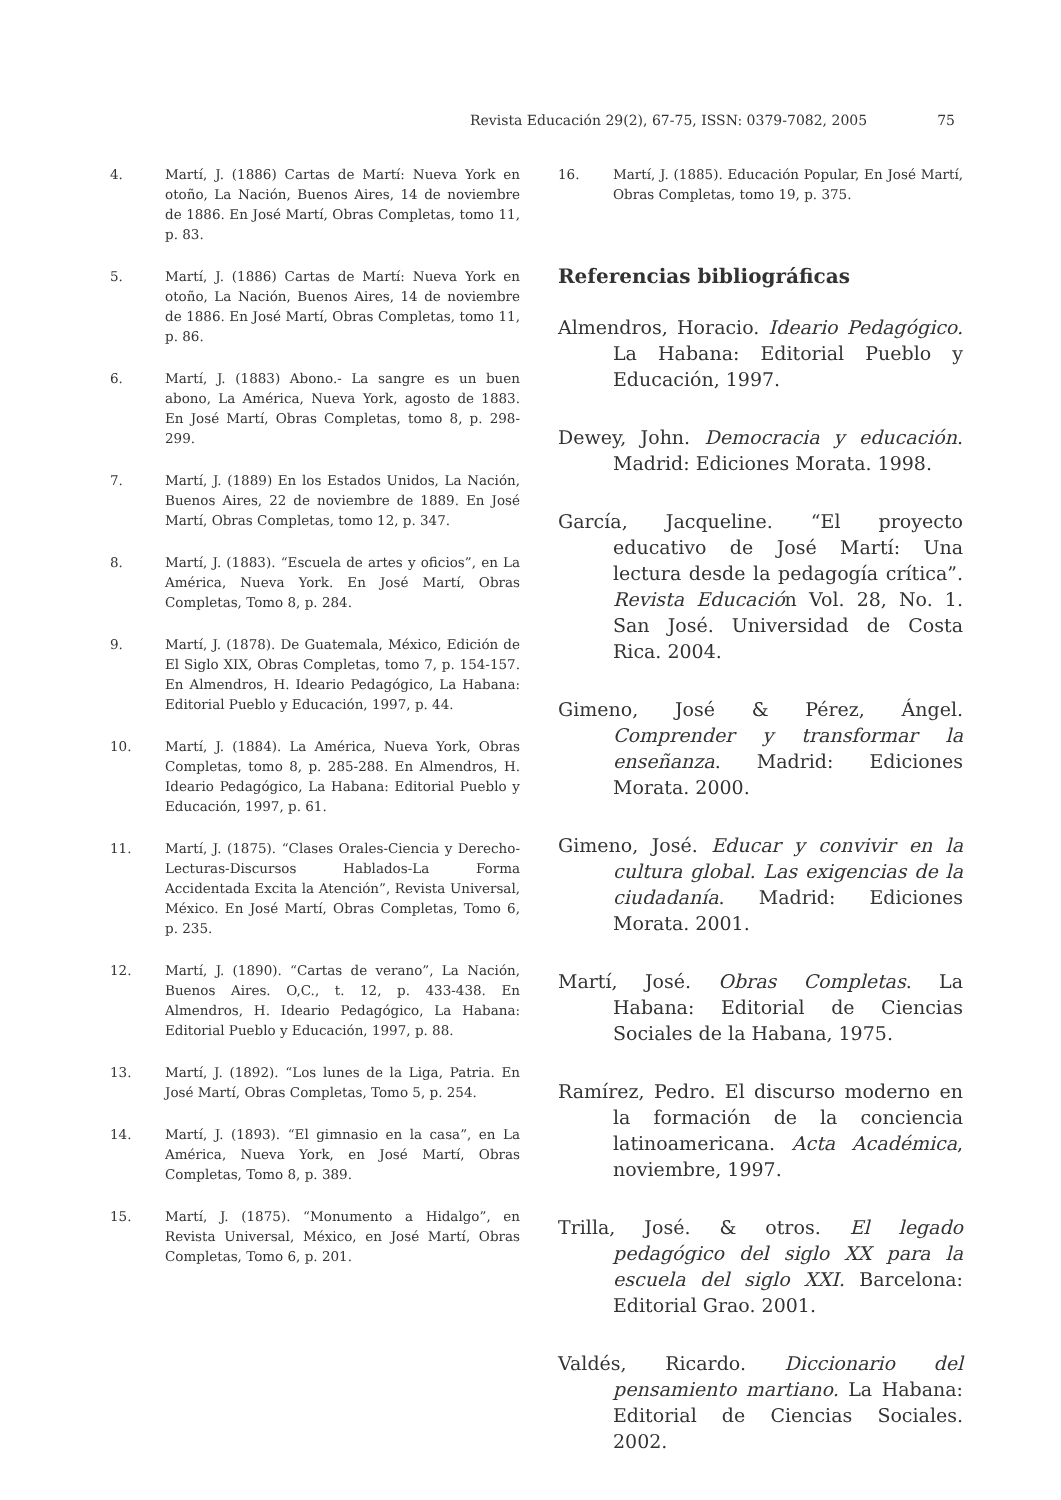Revista Educación 29(2), 67-75, ISSN: 0379-7082, 2005 75
4. Martí, J. (1886) Cartas de Martí: Nueva York en otoño, La Nación, Buenos Aires, 14 de noviembre de 1886. En José Martí, Obras Completas, tomo 11, p. 83.
5. Martí, J. (1886) Cartas de Martí: Nueva York en otoño, La Nación, Buenos Aires, 14 de noviembre de 1886. En José Martí, Obras Completas, tomo 11, p. 86.
6. Martí, J. (1883) Abono.- La sangre es un buen abono, La América, Nueva York, agosto de 1883. En José Martí, Obras Completas, tomo 8, p. 298-299.
7. Martí, J. (1889) En los Estados Unidos, La Nación, Buenos Aires, 22 de noviembre de 1889. En José Martí, Obras Completas, tomo 12, p. 347.
8. Martí, J. (1883). “Escuela de artes y oficios”, en La América, Nueva York. En José Martí, Obras Completas, Tomo 8, p. 284.
9. Martí, J. (1878). De Guatemala, México, Edición de El Siglo XIX, Obras Completas, tomo 7, p. 154-157. En Almendros, H. Ideario Pedagógico, La Habana: Editorial Pueblo y Educación, 1997, p. 44.
10. Martí, J. (1884). La América, Nueva York, Obras Completas, tomo 8, p. 285-288. En Almendros, H. Ideario Pedagógico, La Habana: Editorial Pueblo y Educación, 1997, p. 61.
11. Martí, J. (1875). “Clases Orales-Ciencia y Derecho-Lecturas-Discursos Hablados-La Forma Accidentada Excita la Atención”, Revista Universal, México. En José Martí, Obras Completas, Tomo 6, p. 235.
12. Martí, J. (1890). “Cartas de verano”, La Nación, Buenos Aires. O,C., t. 12, p. 433-438. En Almendros, H. Ideario Pedagógico, La Habana: Editorial Pueblo y Educación, 1997, p. 88.
13. Martí, J. (1892). “Los lunes de la Liga, Patria. En José Martí, Obras Completas, Tomo 5, p. 254.
14. Martí, J. (1893). “El gimnasio en la casa”, en La América, Nueva York, en José Martí, Obras Completas, Tomo 8, p. 389.
15. Martí, J. (1875). “Monumento a Hidalgo”, en Revista Universal, México, en José Martí, Obras Completas, Tomo 6, p. 201.
16. Martí, J. (1885). Educación Popular, En José Martí, Obras Completas, tomo 19, p. 375.
Referencias bibliográficas
Almendros, Horacio. Ideario Pedagógico. La Habana: Editorial Pueblo y Educación, 1997.
Dewey, John. Democracia y educación. Madrid: Ediciones Morata. 1998.
García, Jacqueline. “El proyecto educativo de José Martí: Una lectura desde la pedagogía crítica”. Revista Educación Vol. 28, No. 1. San José. Universidad de Costa Rica. 2004.
Gimeno, José & Pérez, Ángel. Comprender y transformar la enseñanza. Madrid: Ediciones Morata. 2000.
Gimeno, José. Educar y convivir en la cultura global. Las exigencias de la ciudadanía. Madrid: Ediciones Morata. 2001.
Martí, José. Obras Completas. La Habana: Editorial de Ciencias Sociales de la Habana, 1975.
Ramírez, Pedro. El discurso moderno en la formación de la conciencia latinoamericana. Acta Académica, noviembre, 1997.
Trilla, José. & otros. El legado pedagógico del siglo XX para la escuela del siglo XXI. Barcelona: Editorial Grao. 2001.
Valdés, Ricardo. Diccionario del pensamiento martiano. La Habana: Editorial de Ciencias Sociales. 2002.